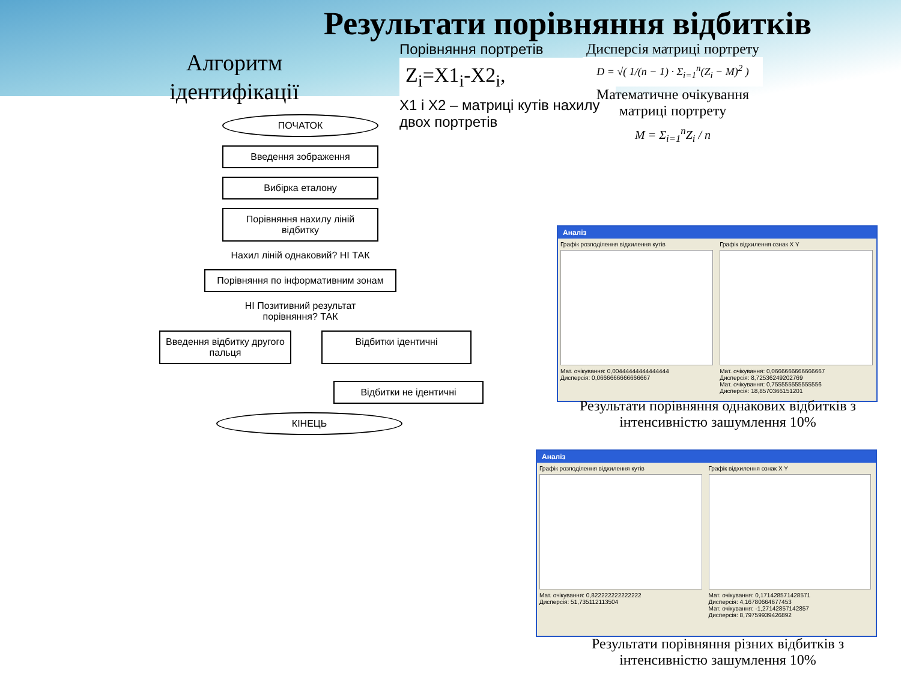Результати порівняння відбитків
Алгоритм ідентифікації
ПОЧАТОК
Введення зображення
Вибірка еталону
Порівняння нахилу ліній відбитку
Нахил ліній однаковий? НІ ТАК
Порівняння по інформативним зонам
НІ Позитивний результат порівняння? ТАК
Введення відбитку другого пальця
Відбитки ідентичні
Відбитки не ідентичні
КІНЕЦЬ
Порівняння портретів
Z<sub>i</sub>=X1<sub>i</sub>-X2<sub>i</sub>,
X1 і X2 – матриці кутів нахилу двох портретів
Дисперсія матриці портрету
D = √( 1/(n − 1) · Σ<sub>i=1</sub><sup>n</sup>(Z<sub>i</sub> − M)<sup>2</sup> )
Математичне очікування матриці портрету
M = Σ<sub>i=1</sub><sup>n</sup>Z<sub>i</sub> / n
Аналіз
Графік розподілення відхилення кутів
Мат. очікування: 0,00444444444444444
Дисперсія: 0,0666666666666667
Графік відхилення ознак X Y
Мат. очікування: 0,0666666666666667
Дисперсія: 8,72536249202769
Мат. очікування: 0,755555555555556
Дисперсія: 18,8570366151201
Результати порівняння однакових відбитків з інтенсивністю зашумлення 10%
Аналіз
Графік розподілення відхилення кутів
Мат. очікування: 0,822222222222222
Дисперсія: 51,735112113504
Графік відхилення ознак X Y
Мат. очікування: 0,171428571428571
Дисперсія: 4,16780664677453
Мат. очікування: -1,27142857142857
Дисперсія: 8,79759939426892
Результати порівняння різних відбитків з інтенсивністю зашумлення 10%